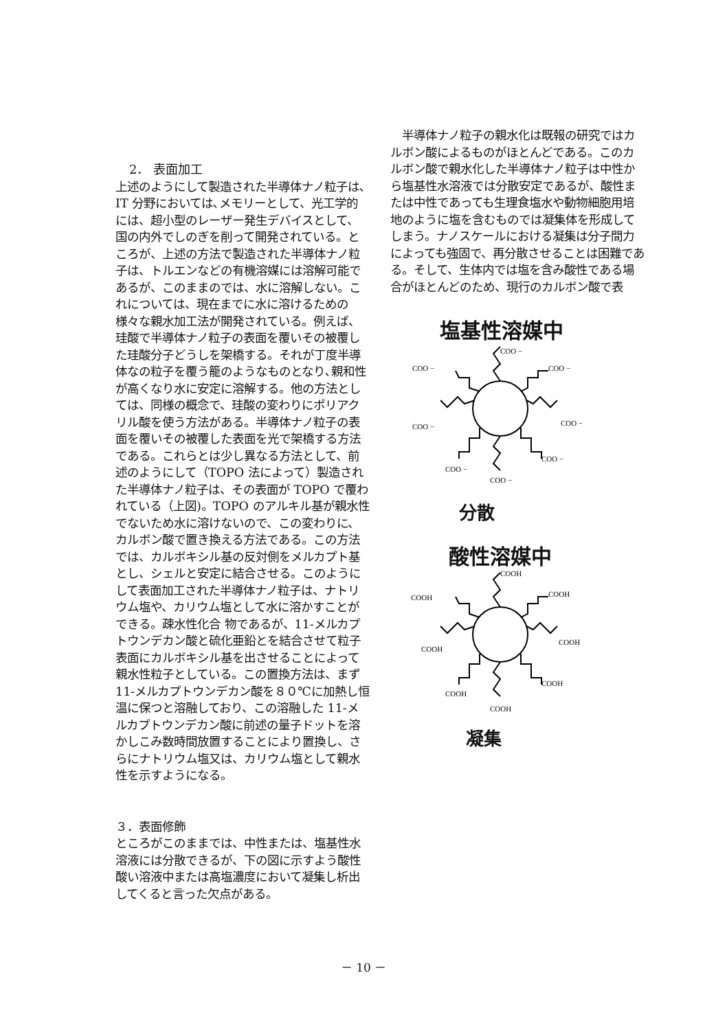2． 表面加工
上述のようにして製造された半導体ナノ粒子は､IT 分野においては､メモリーとして、光工学的には、超小型のレーザー発生デバイスとして、国の内外でしのぎを削って開発されている。ところが、上述の方法で製造された半導体ナノ粒子は、トルエンなどの有機溶媒には溶解可能であるが、このままのでは、水に溶解しない。これについては、現在までに水に溶けるための様々な親水加工法が開発されている。例えば、珪酸で半導体ナノ粒子の表面を覆いその被覆した珪酸分子どうしを架橋する。それが丁度半導体なの粒子を覆う籠のようなものとなり､親和性が高くなり水に安定に溶解する。他の方法としては、同様の概念で、珪酸の変わりにポリアクリル酸を使う方法がある。半導体ナノ粒子の表面を覆いその被覆した表面を光で架橋する方法である。これらとは少し異なる方法として、前述のようにして（TOPO 法によって）製造された半導体ナノ粒子は、その表面が TOPO で覆われている（上図)。TOPO のアルキル基が親水性でないため水に溶けないので、この変わりに、カルボン酸で置き換える方法である。この方法では、カルボキシル基の反対側をメルカプト基とし、シェルと安定に結合させる。このようにして表面加工された半導体ナノ粒子は、ナトリウム塩や、カリウム塩として水に溶かすことができる。疎水性化合 物であるが、11-メルカプトウンデカン酸と硫化亜鉛とを結合させて粒子表面にカルボキシル基を出させることによって親水性粒子としている。この置換方法は、まず 11-メルカプトウンデカン酸を８０℃に加熱し恒温に保つと溶融しており、この溶融した 11-メルカプトウンデカン酸に前述の量子ドットを溶かしこみ数時間放置することにより置換し、さらにナトリウム塩又は、カリウム塩として親水性を示すようになる。
３．表面修飾
ところがこのままでは、中性または、塩基性水溶液には分散できるが、下の図に示すよう酸性酸い溶液中または高塩濃度において凝集し析出してくると言った欠点がある。
　半導体ナノ粒子の親水化は既報の研究ではカルボン酸によるものがほとんどである。このカルボン酸で親水化した半導体ナノ粒子は中性から塩基性水溶液では分散安定であるが、酸性または中性であっても生理食塩水や動物細胞用培地のように塩を含むものでは凝集体を形成してしまう。ナノスケールにおける凝集は分子間力によっても強固で、再分散させることは困難である。そして、生体内では塩を含み酸性である場合がほとんどのため、現行のカルボン酸で表
塩基性溶媒中
COO −
COO −
COO −
COO −
COO −
COO −
COO −
COO −
分散
酸性溶媒中
COOH
COOH
COOH
COOH
COOH
COOH
COOH
COOH
凝集
－ 10 －